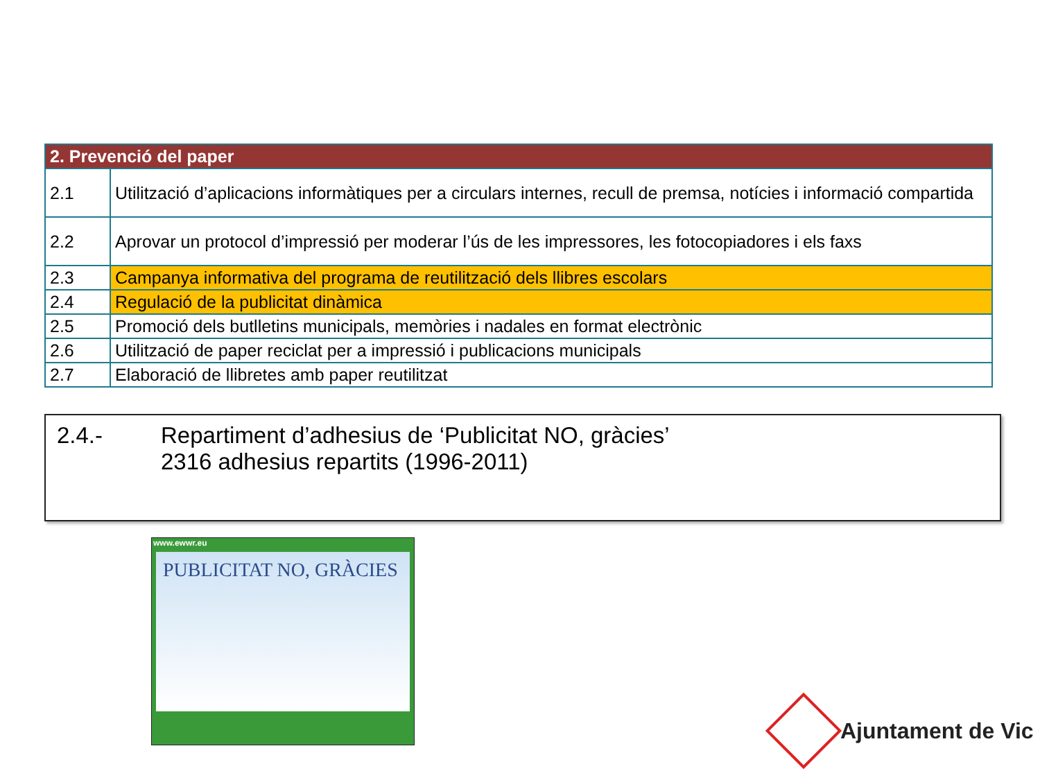| 2. Prevenció del paper | |
| --- | --- |
| 2.1 | Utilització d’aplicacions informàtiques per a circulars internes, recull de premsa, notícies i informació compartida |
| 2.2 | Aprovar un protocol d’impressió per moderar l’ús de les impressores, les fotocopiadores i els faxs |
| 2.3 | Campanya informativa del programa de reutilització dels llibres escolars |
| 2.4 | Regulació de la publicitat dinàmica |
| 2.5 | Promoció dels butlletins municipals, memòries i nadales en format electrònic |
| 2.6 | Utilització de paper reciclat per a impressió i publicacions municipals |
| 2.7 | Elaboració de llibretes amb paper reutilitzat |
2.4.- Repartiment d’adhesius de ‘Publicitat NO, gràcies’
2316 adhesius repartits (1996-2011)
www.ewwr.eu
PUBLICITAT NO, GRÀCIES
Ajuntament de Vic